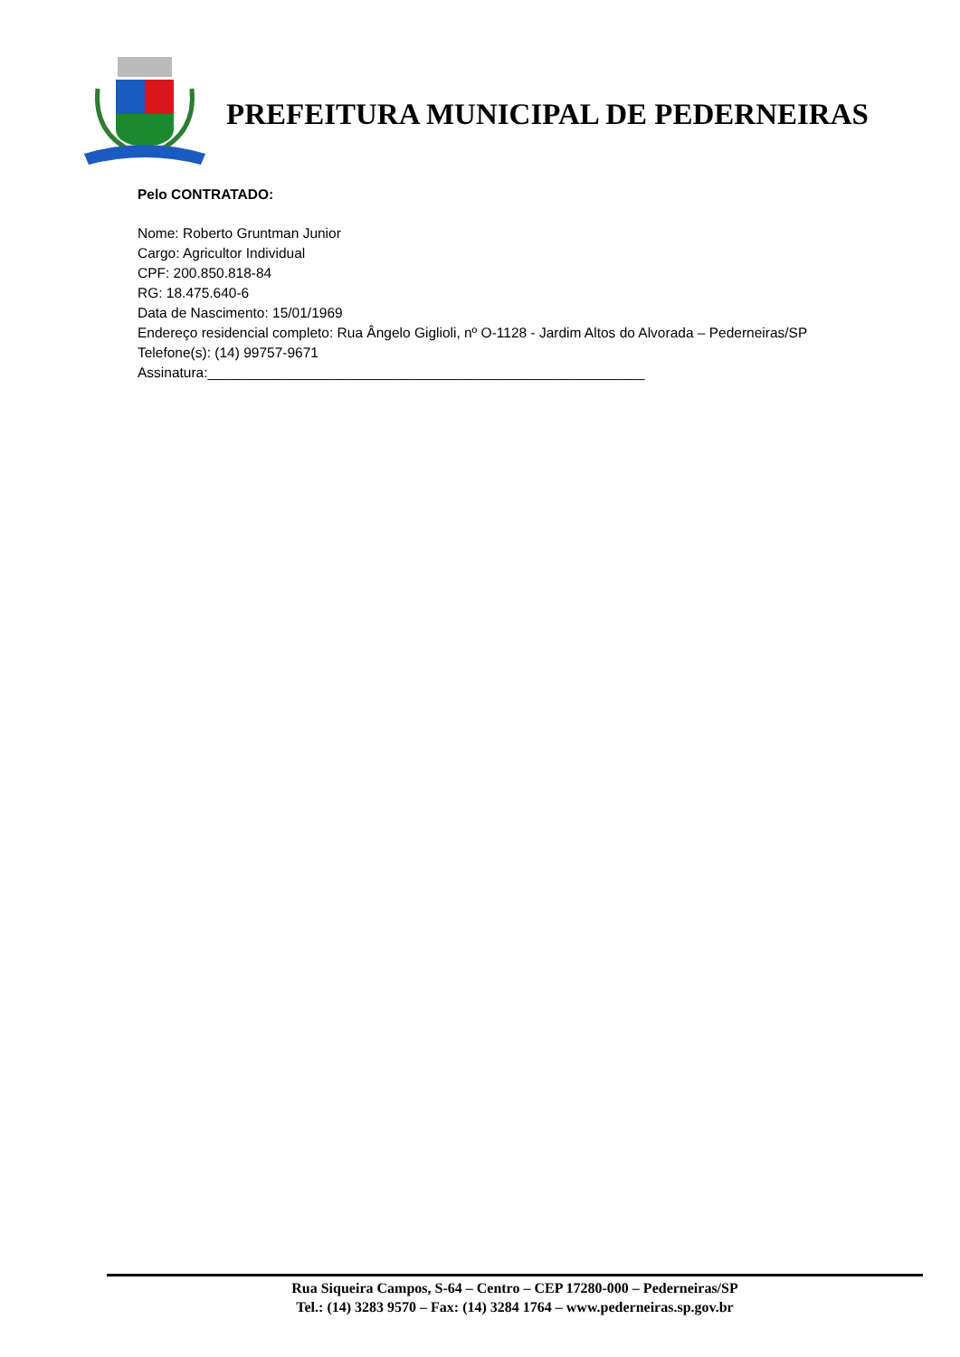PREFEITURA MUNICIPAL DE PEDERNEIRAS
Pelo CONTRATADO:
Nome: Roberto Gruntman Junior
Cargo: Agricultor Individual
CPF: 200.850.818-84
RG: 18.475.640-6
Data de Nascimento: 15/01/1969
Endereço residencial completo: Rua Ângelo Giglioli, nº O-1128 - Jardim Altos do Alvorada – Pederneiras/SP
Telefone(s): (14) 99757-9671
Assinatura:________________________________________________________
Rua Siqueira Campos, S-64 – Centro – CEP 17280-000 – Pederneiras/SP
Tel.: (14) 3283 9570 – Fax: (14) 3284 1764 – www.pederneiras.sp.gov.br